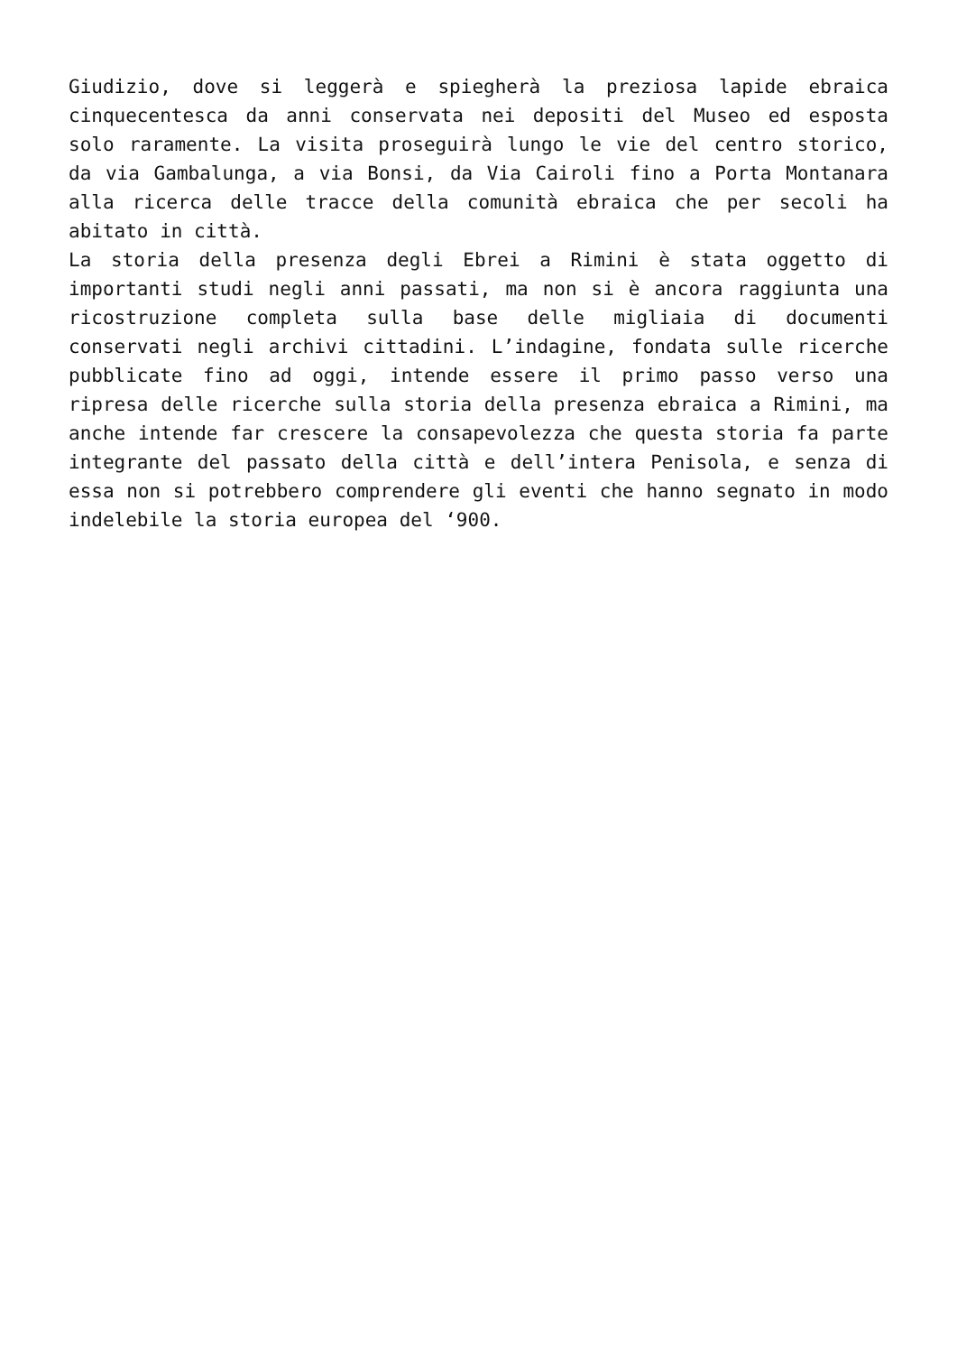Giudizio, dove si leggerà e spiegherà la preziosa lapide ebraica cinquecentesca da anni conservata nei depositi del Museo ed esposta solo raramente. La visita proseguirà lungo le vie del centro storico, da via Gambalunga, a via Bonsi, da Via Cairoli fino a Porta Montanara alla ricerca delle tracce della comunità ebraica che per secoli ha abitato in città.
La storia della presenza degli Ebrei a Rimini è stata oggetto di importanti studi negli anni passati, ma non si è ancora raggiunta una ricostruzione completa sulla base delle migliaia di documenti conservati negli archivi cittadini. L’indagine, fondata sulle ricerche pubblicate fino ad oggi, intende essere il primo passo verso una ripresa delle ricerche sulla storia della presenza ebraica a Rimini, ma anche intende far crescere la consapevolezza che questa storia fa parte integrante del passato della città e dell’intera Penisola, e senza di essa non si potrebbero comprendere gli eventi che hanno segnato in modo indelebile la storia europea del ‘900.